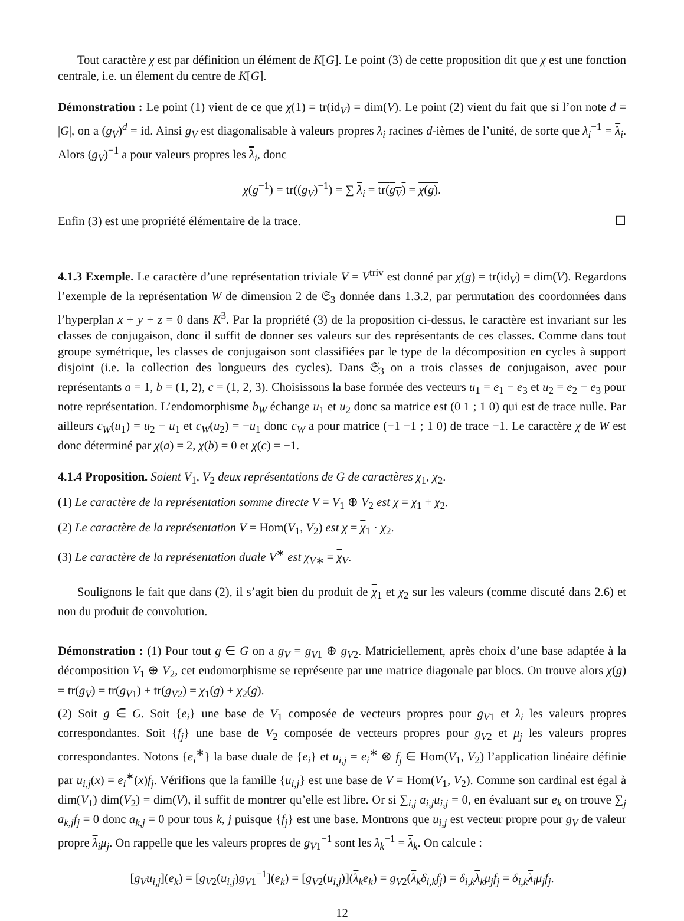Tout caractère χ est par définition un élément de K[G]. Le point (3) de cette proposition dit que χ est une fonction centrale, i.e. un élement du centre de K[G].
Démonstration : Le point (1) vient de ce que χ(1) = tr(id<sub>V</sub>) = dim(V). Le point (2) vient du fait que si l’on note d = |G|, on a (g<sub>V</sub>)<sup>d</sup> = id. Ainsi g<sub>V</sub> est diagonalisable à valeurs propres λ<sub>i</sub> racines d-ièmes de l’unité, de sorte que λ<sub>i</sub><sup>−1</sup> = λ<sub>i</sub>. Alors (g<sub>V</sub>)<sup>−1</sup> a pour valeurs propres les λ<sub>i</sub>, donc
χ(g<sup>−1</sup>) = tr((g<sub>V</sub>)<sup>−1</sup>) = ∑ λ<sub>i</sub> = tr(g<sub>V</sub>) = χ(g).
Enfin (3) est une propriété élémentaire de la trace. ☐
4.1.3 Exemple. Le caractère d’une représentation triviale V = V<sup>triv</sup> est donné par χ(g) = tr(id<sub>V</sub>) = dim(V). Regardons l’exemple de la représentation W de dimension 2 de 𝔖<sub>3</sub> donnée dans 1.3.2, par permutation des coordonnées dans l’hyperplan x + y + z = 0 dans K<sup>3</sup>. Par la propriété (3) de la proposition ci-dessus, le caractère est invariant sur les classes de conjugaison, donc il suffit de donner ses valeurs sur des représentants de ces classes. Comme dans tout groupe symétrique, les classes de conjugaison sont classifiées par le type de la décomposition en cycles à support disjoint (i.e. la collection des longueurs des cycles). Dans 𝔖<sub>3</sub> on a trois classes de conjugaison, avec pour représentants a = 1, b = (1, 2), c = (1, 2, 3). Choisissons la base formée des vecteurs u<sub>1</sub> = e<sub>1</sub> − e<sub>3</sub> et u<sub>2</sub> = e<sub>2</sub> − e<sub>3</sub> pour notre représentation. L’endomorphisme b<sub>W</sub> échange u<sub>1</sub> et u<sub>2</sub> donc sa matrice est (0 1 ; 1 0) qui est de trace nulle. Par ailleurs c<sub>W</sub>(u<sub>1</sub>) = u<sub>2</sub> − u<sub>1</sub> et c<sub>W</sub>(u<sub>2</sub>) = −u<sub>1</sub> donc c<sub>W</sub> a pour matrice (−1 −1 ; 1 0) de trace −1. Le caractère χ de W est donc déterminé par χ(a) = 2, χ(b) = 0 et χ(c) = −1.
4.1.4 Proposition. Soient V<sub>1</sub>, V<sub>2</sub> deux représentations de G de caractères χ<sub>1</sub>, χ<sub>2</sub>.
(1) Le caractère de la représentation somme directe V = V<sub>1</sub> ⊕ V<sub>2</sub> est χ = χ<sub>1</sub> + χ<sub>2</sub>.
(2) Le caractère de la représentation V = Hom(V<sub>1</sub>, V<sub>2</sub>) est χ = χ<sub>1</sub> · χ<sub>2</sub>.
(3) Le caractère de la représentation duale V<sup>∗</sup> est χ<sub>V</sub><sub>∗</sub> = χ<sub>V</sub>.
Soulignons le fait que dans (2), il s’agit bien du produit de χ<sub>1</sub> et χ<sub>2</sub> sur les valeurs (comme discuté dans 2.6) et non du produit de convolution.
Démonstration : (1) Pour tout g ∈ G on a g<sub>V</sub> = g<sub>V1</sub> ⊕ g<sub>V2</sub>. Matriciellement, après choix d’une base adaptée à la décomposition V<sub>1</sub> ⊕ V<sub>2</sub>, cet endomorphisme se représente par une matrice diagonale par blocs. On trouve alors χ(g) = tr(g<sub>V</sub>) = tr(g<sub>V1</sub>) + tr(g<sub>V2</sub>) = χ<sub>1</sub>(g) + χ<sub>2</sub>(g).
(2) Soit g ∈ G. Soit {e<sub>i</sub>} une base de V<sub>1</sub> composée de vecteurs propres pour g<sub>V1</sub> et λ<sub>i</sub> les valeurs propres correspondantes. Soit {f<sub>j</sub>} une base de V<sub>2</sub> composée de vecteurs propres pour g<sub>V2</sub> et μ<sub>j</sub> les valeurs propres correspondantes. Notons {e<sub>i</sub><sup>∗</sup>} la base duale de {e<sub>i</sub>} et u<sub>i,j</sub> = e<sub>i</sub><sup>∗</sup> ⊗ f<sub>j</sub> ∈ Hom(V<sub>1</sub>, V<sub>2</sub>) l’application linéaire définie par u<sub>i,j</sub>(x) = e<sub>i</sub><sup>∗</sup>(x)f<sub>j</sub>. Vérifions que la famille {u<sub>i,j</sub>} est une base de V = Hom(V<sub>1</sub>, V<sub>2</sub>). Comme son cardinal est égal à dim(V<sub>1</sub>) dim(V<sub>2</sub>) = dim(V), il suffit de montrer qu’elle est libre. Or si ∑<sub>i,j</sub> a<sub>i,j</sub>u<sub>i,j</sub> = 0, en évaluant sur e<sub>k</sub> on trouve ∑<sub>j</sub> a<sub>k,j</sub>f<sub>j</sub> = 0 donc a<sub>k,j</sub> = 0 pour tous k, j puisque {f<sub>j</sub>} est une base. Montrons que u<sub>i,j</sub> est vecteur propre pour g<sub>V</sub> de valeur propre λ<sub>i</sub>μ<sub>j</sub>. On rappelle que les valeurs propres de g<sub>V1</sub><sup>−1</sup> sont les λ<sub>k</sub><sup>−1</sup> = λ<sub>k</sub>. On calcule :
[g<sub>V</sub>u<sub>i,j</sub>](e<sub>k</sub>) = [g<sub>V2</sub>(u<sub>i,j</sub>)g<sub>V1</sub><sup>−1</sup>](e<sub>k</sub>) = [g<sub>V2</sub>(u<sub>i,j</sub>)](λ<sub>k</sub>e<sub>k</sub>) = g<sub>V2</sub>(λ<sub>k</sub>δ<sub>i,k</sub>f<sub>j</sub>) = δ<sub>i,k</sub> λ<sub>k</sub>μ<sub>j</sub>f<sub>j</sub> = δ<sub>i,k</sub> λ<sub>i</sub>μ<sub>j</sub>f<sub>j</sub>.
12